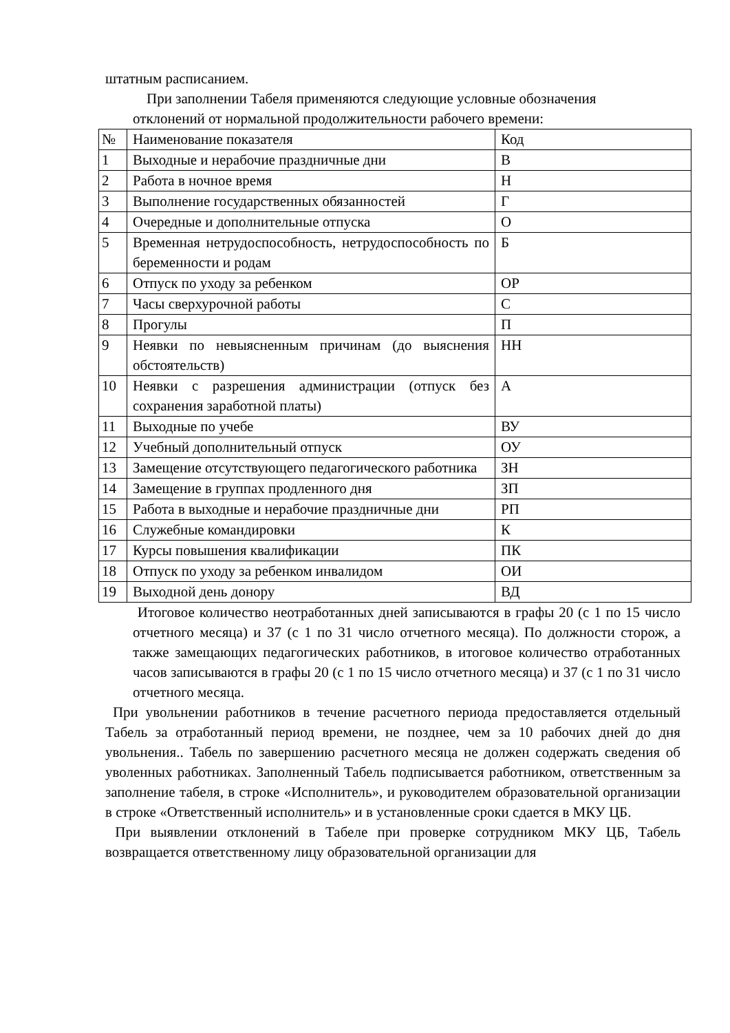штатным расписанием.
При заполнении Табеля применяются следующие условные обозначения
отклонений от нормальной продолжительности рабочего времени:
| № | Наименование показателя | Код |
| 1 | Выходные и нерабочие праздничные дни | В |
| 2 | Работа в ночное время | Н |
| 3 | Выполнение государственных обязанностей | Г |
| 4 | Очередные и дополнительные отпуска | О |
| 5 | Временная нетрудоспособность, нетрудоспособность по беременности и родам | Б |
| 6 | Отпуск по уходу за ребенком | ОР |
| 7 | Часы сверхурочной работы | С |
| 8 | Прогулы | П |
| 9 | Неявки по невыясненным причинам (до выяснения обстоятельств) | НН |
| 10 | Неявки с разрешения администрации (отпуск без сохранения заработной платы) | А |
| 11 | Выходные по учебе | ВУ |
| 12 | Учебный дополнительный отпуск | ОУ |
| 13 | Замещение отсутствующего педагогического работника | ЗН |
| 14 | Замещение в группах продленного дня | ЗП |
| 15 | Работа в выходные и нерабочие праздничные дни | РП |
| 16 | Служебные командировки | К |
| 17 | Курсы повышения квалификации | ПК |
| 18 | Отпуск по уходу за ребенком инвалидом | ОИ |
| 19 | Выходной день донору | ВД |
Итоговое количество неотработанных дней записываются в графы 20 (с 1 по 15 число отчетного месяца) и 37 (с 1 по 31 число отчетного месяца). По должности сторож, а также замещающих педагогических работников, в итоговое количество отработанных часов записываются в графы 20 (с 1 по 15 число отчетного месяца) и 37 (с 1 по 31 число отчетного месяца.
При увольнении работников в течение расчетного периода предоставляется отдельный Табель за отработанный период времени, не позднее, чем за 10 рабочих дней до дня увольнения.. Табель по завершению расчетного месяца не должен содержать сведения об уволенных работниках. Заполненный Табель подписывается работником, ответственным за заполнение табеля, в строке «Исполнитель», и руководителем образовательной организации в строке «Ответственный исполнитель» и в установленные сроки сдается в МКУ ЦБ.
При выявлении отклонений в Табеле при проверке сотрудником МКУ ЦБ, Табель возвращается ответственному лицу образовательной организации для